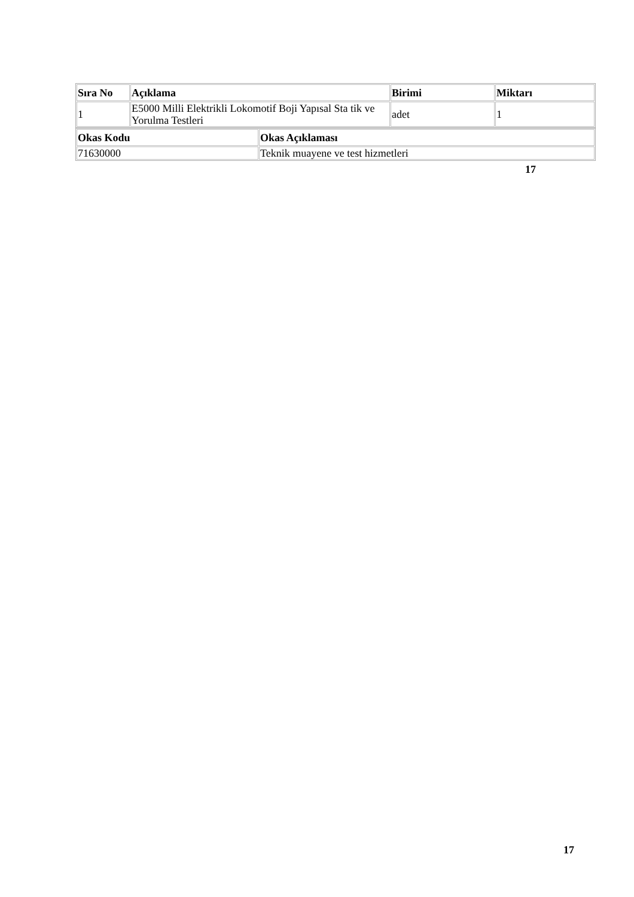| Sıra No | Açıklama | Birimi | Miktarı |
| --- | --- | --- | --- |
| 1 | E5000 Milli Elektrikli Lokomotif Boji Yapısal Sta tik ve Yorulma Testleri | adet | 1 |
| Okas Kodu | Okas Açıklaması |
| --- | --- |
| 71630000 | Teknik muayene ve test hizmetleri |
17
17